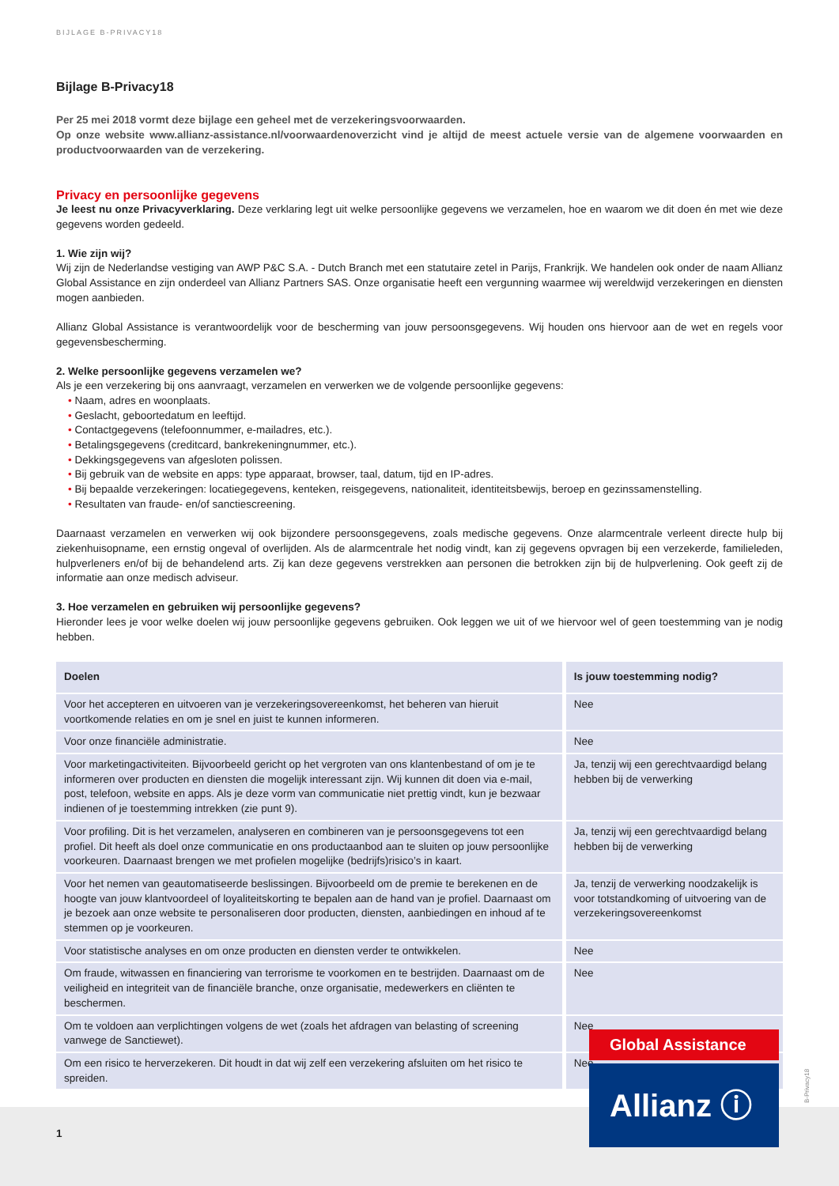BIJLAGE B-PRIVACY18
Bijlage B-Privacy18
Per 25 mei 2018 vormt deze bijlage een geheel met de verzekeringsvoorwaarden.
Op onze website www.allianz-assistance.nl/voorwaardenoverzicht vind je altijd de meest actuele versie van de algemene voorwaarden en productvoorwaarden van de verzekering.
Privacy en persoonlijke gegevens
Je leest nu onze Privacyverklaring. Deze verklaring legt uit welke persoonlijke gegevens we verzamelen, hoe en waarom we dit doen én met wie deze gegevens worden gedeeld.
1. Wie zijn wij?
Wij zijn de Nederlandse vestiging van AWP P&C S.A. - Dutch Branch met een statutaire zetel in Parijs, Frankrijk. We handelen ook onder de naam Allianz Global Assistance en zijn onderdeel van Allianz Partners SAS. Onze organisatie heeft een vergunning waarmee wij wereldwijd verzekeringen en diensten mogen aanbieden.
Allianz Global Assistance is verantwoordelijk voor de bescherming van jouw persoonsgegevens. Wij houden ons hiervoor aan de wet en regels voor gegevensbescherming.
2. Welke persoonlijke gegevens verzamelen we?
Als je een verzekering bij ons aanvraagt, verzamelen en verwerken we de volgende persoonlijke gegevens:
• Naam, adres en woonplaats.
• Geslacht, geboortedatum en leeftijd.
• Contactgegevens (telefoonnummer, e-mailadres, etc.).
• Betalingsgegevens (creditcard, bankrekeningnummer, etc.).
• Dekkingsgegevens van afgesloten polissen.
• Bij gebruik van de website en apps: type apparaat, browser, taal, datum, tijd en IP-adres.
• Bij bepaalde verzekeringen: locatiegegevens, kenteken, reisgegevens, nationaliteit, identiteitsbewijs, beroep en gezinssamenstelling.
• Resultaten van fraude- en/of sanctiescreening.
Daarnaast verzamelen en verwerken wij ook bijzondere persoonsgegevens, zoals medische gegevens. Onze alarmcentrale verleent directe hulp bij ziekenhuisopname, een ernstig ongeval of overlijden. Als de alarmcentrale het nodig vindt, kan zij gegevens opvragen bij een verzekerde, familieleden, hulpverleners en/of bij de behandelend arts. Zij kan deze gegevens verstrekken aan personen die betrokken zijn bij de hulpverlening. Ook geeft zij de informatie aan onze medisch adviseur.
3. Hoe verzamelen en gebruiken wij persoonlijke gegevens?
Hieronder lees je voor welke doelen wij jouw persoonlijke gegevens gebruiken. Ook leggen we uit of we hiervoor wel of geen toestemming van je nodig hebben.
| Doelen | Is jouw toestemming nodig? |
| --- | --- |
| Voor het accepteren en uitvoeren van je verzekeringsovereenkomst, het beheren van hieruit voortkomende relaties en om je snel en juist te kunnen informeren. | Nee |
| Voor onze financiële administratie. | Nee |
| Voor marketingactiviteiten. Bijvoorbeeld gericht op het vergroten van ons klantenbestand of om je te informeren over producten en diensten die mogelijk interessant zijn. Wij kunnen dit doen via e-mail, post, telefoon, website en apps. Als je deze vorm van communicatie niet prettig vindt, kun je bezwaar indienen of je toestemming intrekken (zie punt 9). | Ja, tenzij wij een gerechtvaardigd belang hebben bij de verwerking |
| Voor profiling. Dit is het verzamelen, analyseren en combineren van je persoonsgegevens tot een profiel. Dit heeft als doel onze communicatie en ons productaanbod aan te sluiten op jouw persoonlijke voorkeuren. Daarnaast brengen we met profielen mogelijke (bedrijfs)risico’s in kaart. | Ja, tenzij wij een gerechtvaardigd belang hebben bij de verwerking |
| Voor het nemen van geautomatiseerde beslissingen. Bijvoorbeeld om de premie te berekenen en de hoogte van jouw klantvoordeel of loyaliteitskorting te bepalen aan de hand van je profiel. Daarnaast om je bezoek aan onze website te personaliseren door producten, diensten, aanbiedingen en inhoud af te stemmen op je voorkeuren. | Ja, tenzij de verwerking noodzakelijk is voor totstandkoming of uitvoering van de verzekeringsovereenkomst |
| Voor statistische analyses en om onze producten en diensten verder te ontwikkelen. | Nee |
| Om fraude, witwassen en financiering van terrorisme te voorkomen en te bestrijden. Daarnaast om de veiligheid en integriteit van de financiële branche, onze organisatie, medewerkers en cliënten te beschermen. | Nee |
| Om te voldoen aan verplichtingen volgens de wet (zoals het afdragen van belasting of screening vanwege de Sanctiewet). | Nee |
| Om een risico te herverzekeren. Dit houdt in dat wij zelf een verzekering afsluiten om het risico te spreiden. | Nee |
1
Global Assistance
Allianz ⓘ
B-Privacy18